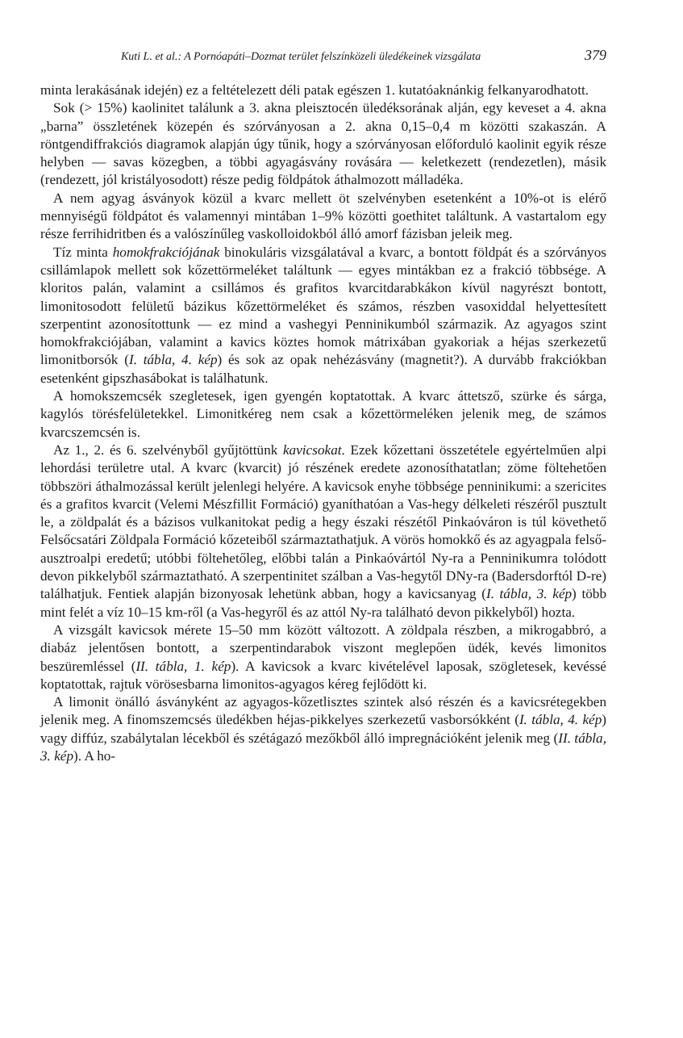Kuti L. et al.: A Pornóapáti–Dozmat terület felszínközeli üledékeinek vizsgálata 379
minta lerakásának idején) ez a feltételezett déli patak egészen 1. kutatóaknánkig felkanyarodhatott.
Sok (> 15%) kaolinitet találunk a 3. akna pleisztocén üledéksorának alján, egy keveset a 4. akna „barna” összletének közepén és szórványosan a 2. akna 0,15–0,4 m közötti szakaszán. A röntgendiffrakciós diagramok alapján úgy tűnik, hogy a szórványosan előforduló kaolinit egyik része helyben — savas közegben, a többi agyagásvány rovására — keletkezett (rendezetlen), másik (rendezett, jól kristályosodott) része pedig földpátok áthalmozott málladéka.
A nem agyag ásványok közül a kvarc mellett öt szelvényben esetenként a 10%-ot is elérő mennyiségű földpátot és valamennyi mintában 1–9% közötti goethitet találtunk. A vastartalom egy része ferrihidritben és a valószínűleg vaskolloidokból álló amorf fázisban jeleik meg.
Tíz minta homokfrakciójának binokuláris vizsgálatával a kvarc, a bontott földpát és a szórványos csillámlapok mellett sok kőzettörmeléket találtunk — egyes mintákban ez a frakció többsége. A kloritos palán, valamint a csillámos és grafitos kvarcitdarabkákon kívül nagyrészt bontott, limonitosodott felületű bázikus kőzettörmeléket és számos, részben vasoxiddal helyettesített szerpentint azonosítottunk — ez mind a vashegyi Penninikumból származik. Az agyagos szint homokfrakciójában, valamint a kavics köztes homok mátrixában gyakoriak a héjas szerkezetű limonitborsók (I. tábla, 4. kép) és sok az opak nehézásvány (magnetit?). A durvább frakciókban esetenként gipszhasábokat is találhatunk.
A homokszemcsék szegletesek, igen gyengén koptatottak. A kvarc áttetsző, szürke és sárga, kagylós törésfelületekkel. Limonitkéreg nem csak a kőzettörmeléken jelenik meg, de számos kvarcszemcsén is.
Az 1., 2. és 6. szelvényből gyűjtöttünk kavicsokat. Ezek kőzettani összetétele egyértelműen alpi lehordási területre utal. A kvarc (kvarcit) jó részének eredete azonosíthatatlan; zöme föltehetően többszöri áthalmozással került jelenlegi helyére. A kavicsok enyhe többsége penninikumi: a szericites és a grafitos kvarcit (Velemi Mészfillit Formáció) gyaníthatóan a Vas-hegy délkeleti részéről pusztult le, a zöldpalát és a bázisos vulkanitokat pedig a hegy északi részétől Pinkaóváron is túl követhető Felsőcsatári Zöldpala Formáció kőzeteiből származtathatjuk. A vörös homokkő és az agyagpala felső-ausztroalpi eredetű; utóbbi föltehetőleg, előbbi talán a Pinkaóvártól Ny-ra a Penninikumra tolódott devon pikkelyből származtatható. A szerpentinitet szálban a Vas-hegytől DNy-ra (Badersdorftól D-re) találhatjuk. Fentiek alapján bizonyosak lehetünk abban, hogy a kavicsanyag (I. tábla, 3. kép) több mint felét a víz 10–15 km-ről (a Vas-hegyről és az attól Ny-ra található devon pikkelyből) hozta.
A vizsgált kavicsok mérete 15–50 mm között változott. A zöldpala részben, a mikrogabbró, a diabáz jelentősen bontott, a szerpentindarabok viszont meglepően üdék, kevés limonitos beszüremléssel (II. tábla, 1. kép). A kavicsok a kvarc kivételével laposak, szögletesek, kevéssé koptatottak, rajtuk vörösesbarna limonitos-agyagos kéreg fejlődött ki.
A limonit önálló ásványként az agyagos-kőzetlisztes szintek alsó részén és a kavicsrétegekben jelenik meg. A finomszemcsés üledékben héjas-pikkelyes szerkezetű vasborsókként (I. tábla, 4. kép) vagy diffúz, szabálytalan lécekből és szétágazó mezőkből álló impregnációként jelenik meg (II. tábla, 3. kép). A ho-